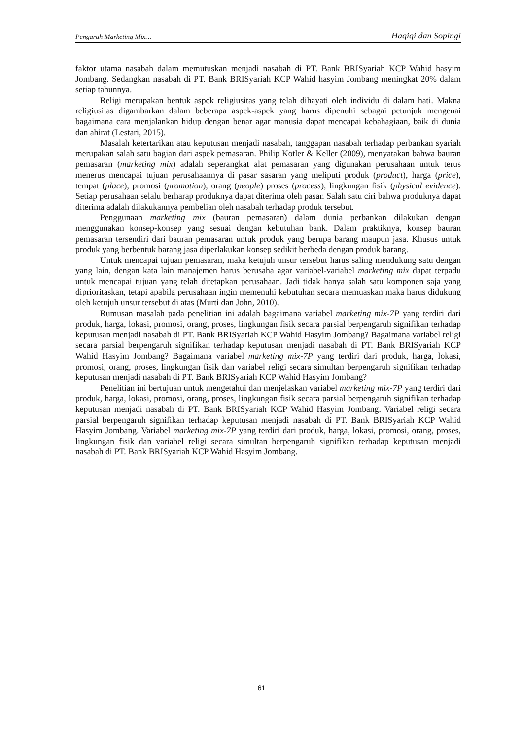Pengaruh Marketing Mix… Haqiqi dan Sopingi
faktor utama nasabah dalam memutuskan menjadi nasabah di PT. Bank BRISyariah KCP Wahid hasyim Jombang. Sedangkan nasabah di PT. Bank BRISyariah KCP Wahid hasyim Jombang meningkat 20% dalam setiap tahunnya.
Religi merupakan bentuk aspek religiusitas yang telah dihayati oleh individu di dalam hati. Makna religiusitas digambarkan dalam beberapa aspek-aspek yang harus dipenuhi sebagai petunjuk mengenai bagaimana cara menjalankan hidup dengan benar agar manusia dapat mencapai kebahagiaan, baik di dunia dan ahirat (Lestari, 2015).
Masalah ketertarikan atau keputusan menjadi nasabah, tanggapan nasabah terhadap perbankan syariah merupakan salah satu bagian dari aspek pemasaran. Philip Kotler & Keller (2009), menyatakan bahwa bauran pemasaran (marketing mix) adalah seperangkat alat pemasaran yang digunakan perusahaan untuk terus menerus mencapai tujuan perusahaannya di pasar sasaran yang meliputi produk (product), harga (price), tempat (place), promosi (promotion), orang (people) proses (process), lingkungan fisik (physical evidence). Setiap perusahaan selalu berharap produknya dapat diterima oleh pasar. Salah satu ciri bahwa produknya dapat diterima adalah dilakukannya pembelian oleh nasabah terhadap produk tersebut.
Penggunaan marketing mix (bauran pemasaran) dalam dunia perbankan dilakukan dengan menggunakan konsep-konsep yang sesuai dengan kebutuhan bank. Dalam praktiknya, konsep bauran pemasaran tersendiri dari bauran pemasaran untuk produk yang berupa barang maupun jasa. Khusus untuk produk yang berbentuk barang jasa diperlakukan konsep sedikit berbeda dengan produk barang.
Untuk mencapai tujuan pemasaran, maka ketujuh unsur tersebut harus saling mendukung satu dengan yang lain, dengan kata lain manajemen harus berusaha agar variabel-variabel marketing mix dapat terpadu untuk mencapai tujuan yang telah ditetapkan perusahaan. Jadi tidak hanya salah satu komponen saja yang diprioritaskan, tetapi apabila perusahaan ingin memenuhi kebutuhan secara memuaskan maka harus didukung oleh ketujuh unsur tersebut di atas (Murti dan John, 2010).
Rumusan masalah pada penelitian ini adalah bagaimana variabel marketing mix-7P yang terdiri dari produk, harga, lokasi, promosi, orang, proses, lingkungan fisik secara parsial berpengaruh signifikan terhadap keputusan menjadi nasabah di PT. Bank BRISyariah KCP Wahid Hasyim Jombang? Bagaimana variabel religi secara parsial berpengaruh signifikan terhadap keputusan menjadi nasabah di PT. Bank BRISyariah KCP Wahid Hasyim Jombang? Bagaimana variabel marketing mix-7P yang terdiri dari produk, harga, lokasi, promosi, orang, proses, lingkungan fisik dan variabel religi secara simultan berpengaruh signifikan terhadap keputusan menjadi nasabah di PT. Bank BRISyariah KCP Wahid Hasyim Jombang?
Penelitian ini bertujuan untuk mengetahui dan menjelaskan variabel marketing mix-7P yang terdiri dari produk, harga, lokasi, promosi, orang, proses, lingkungan fisik secara parsial berpengaruh signifikan terhadap keputusan menjadi nasabah di PT. Bank BRISyariah KCP Wahid Hasyim Jombang. Variabel religi secara parsial berpengaruh signifikan terhadap keputusan menjadi nasabah di PT. Bank BRISyariah KCP Wahid Hasyim Jombang. Variabel marketing mix-7P yang terdiri dari produk, harga, lokasi, promosi, orang, proses, lingkungan fisik dan variabel religi secara simultan berpengaruh signifikan terhadap keputusan menjadi nasabah di PT. Bank BRISyariah KCP Wahid Hasyim Jombang.
61